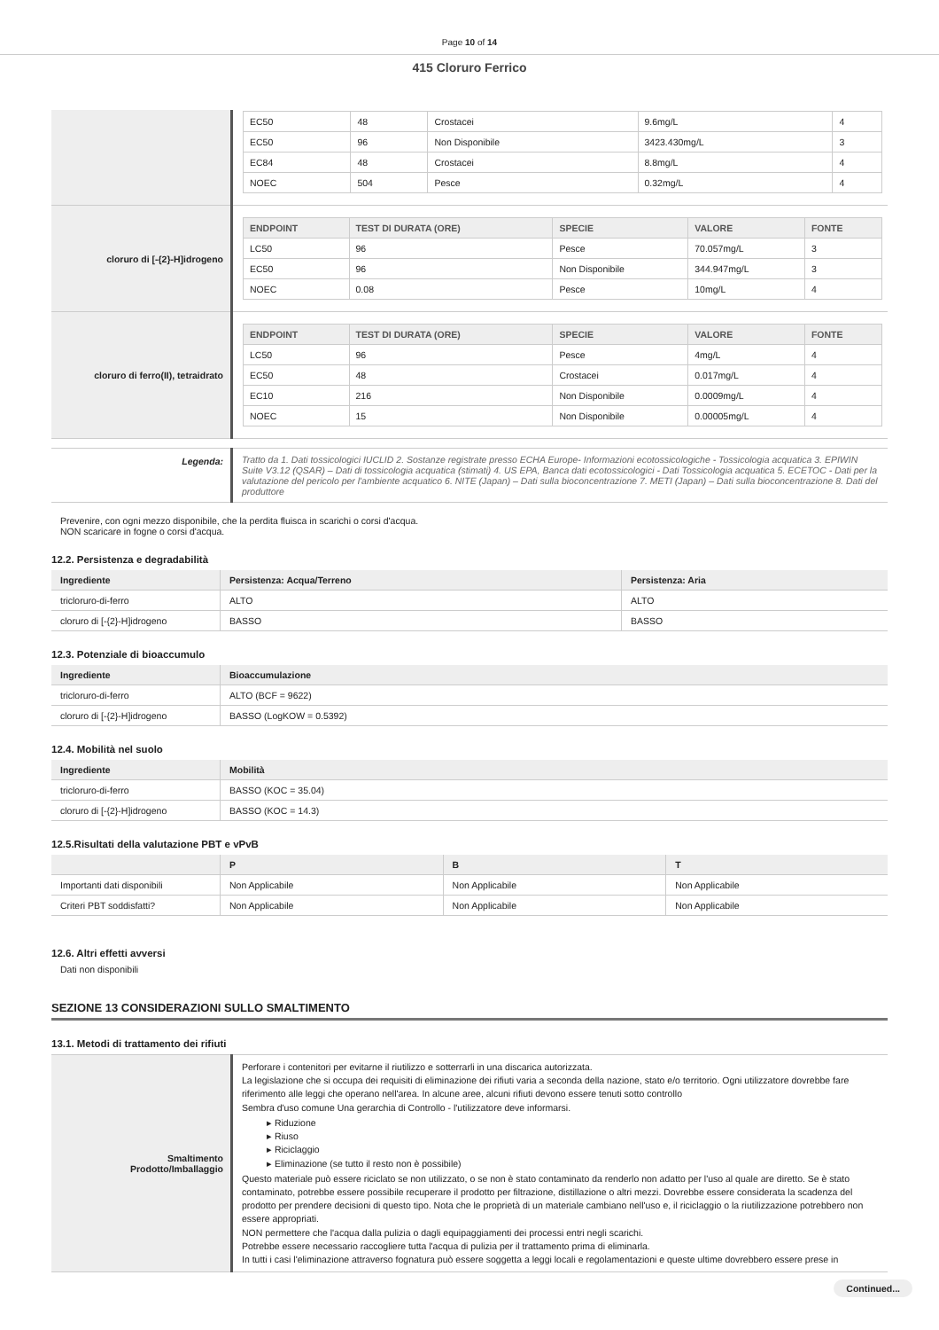Page 10 of 14
415 Cloruro Ferrico
| | / EC50 / 48 / Crostacei / 9.6mg/L / 4 / / EC50 / 96 / Non Disponibile / 3423.430mg/L / 3 / / EC84 / 48 / Crostacei / 8.8mg/L / 4 / / NOEC / 504 / Pesce / 0.32mg/L / 4 / |
| cloruro di [-{2}-H]idrogeno | / ENDPOINT / TEST DI DURATA (ORE) / SPECIE / VALORE / FONTE / / --- / --- / --- / --- / --- / / LC50 / 96 / Pesce / 70.057mg/L / 3 / / EC50 / 96 / Non Disponibile / 344.947mg/L / 3 / / NOEC / 0.08 / Pesce / 10mg/L / 4 / |
| cloruro di ferro(II), tetraidrato | / ENDPOINT / TEST DI DURATA (ORE) / SPECIE / VALORE / FONTE / / --- / --- / --- / --- / --- / / LC50 / 96 / Pesce / 4mg/L / 4 / / EC50 / 48 / Crostacei / 0.017mg/L / 4 / / EC10 / 216 / Non Disponibile / 0.0009mg/L / 4 / / NOEC / 15 / Non Disponibile / 0.00005mg/L / 4 / |
| Legenda: | Tratto da 1. Dati tossicologici IUCLID 2. Sostanze registrate presso ECHA Europe- Informazioni ecotossicologiche - Tossicologia acquatica 3. EPIWIN Suite V3.12 (QSAR) – Dati di tossicologia acquatica (stimati) 4. US EPA, Banca dati ecotossicologici - Dati Tossicologia acquatica 5. ECETOC - Dati per la valutazione del pericolo per l'ambiente acquatico 6. NITE (Japan) – Dati sulla bioconcentrazione 7. METI (Japan) – Dati sulla bioconcentrazione 8. Dati del produttore |
Prevenire, con ogni mezzo disponibile, che la perdita fluisca in scarichi o corsi d'acqua.
NON scaricare in fogne o corsi d'acqua.
12.2. Persistenza e degradabilità
| Ingrediente | Persistenza: Acqua/Terreno | Persistenza: Aria |
| --- | --- | --- |
| tricloruro-di-ferro | ALTO | ALTO |
| cloruro di [-{2}-H]idrogeno | BASSO | BASSO |
12.3. Potenziale di bioaccumulo
| Ingrediente | Bioaccumulazione |
| --- | --- |
| tricloruro-di-ferro | ALTO (BCF = 9622) |
| cloruro di [-{2}-H]idrogeno | BASSO (LogKOW = 0.5392) |
12.4. Mobilità nel suolo
| Ingrediente | Mobilità |
| --- | --- |
| tricloruro-di-ferro | BASSO (KOC = 35.04) |
| cloruro di [-{2}-H]idrogeno | BASSO (KOC = 14.3) |
12.5.Risultati della valutazione PBT e vPvB
| | P | B | T |
| --- | --- | --- | --- |
| Importanti dati disponibili | Non Applicabile | Non Applicabile | Non Applicabile |
| Criteri PBT soddisfatti? | Non Applicabile | Non Applicabile | Non Applicabile |
12.6. Altri effetti avversi
Dati non disponibili
SEZIONE 13 CONSIDERAZIONI SULLO SMALTIMENTO
13.1. Metodi di trattamento dei rifiuti
| Smaltimento Prodotto/Imballaggio | Perforare i contenitori per evitarne il riutilizzo e sotterrarli in una discarica autorizzata. La legislazione che si occupa dei requisiti di eliminazione dei rifiuti varia a seconda della nazione, stato e/o territorio. Ogni utilizzatore dovrebbe fare riferimento alle leggi che operano nell'area. In alcune aree, alcuni rifiuti devono essere tenuti sotto controllo Sembra d'uso comune Una gerarchia di Controllo - l'utilizzatore deve informarsi. ▸ Riduzione ▸ Riuso ▸ Riciclaggio ▸ Eliminazione (se tutto il resto non è possibile) Questo materiale può essere riciclato se non utilizzato, o se non è stato contaminato da renderlo non adatto per l'uso al quale are diretto. Se è stato contaminato, potrebbe essere possibile recuperare il prodotto per filtrazione, distillazione o altri mezzi. Dovrebbe essere considerata la scadenza del prodotto per prendere decisioni di questo tipo. Nota che le proprietà di un materiale cambiano nell'uso e, il riciclaggio o la riutilizzazione potrebbero non essere appropriati. NON permettere che l'acqua dalla pulizia o dagli equipaggiamenti dei processi entri negli scarichi. Potrebbe essere necessario raccogliere tutta l'acqua di pulizia per il trattamento prima di eliminarla. In tutti i casi l'eliminazione attraverso fognatura può essere soggetta a leggi locali e regolamentazioni e queste ultime dovrebbero essere prese in |
Continued...